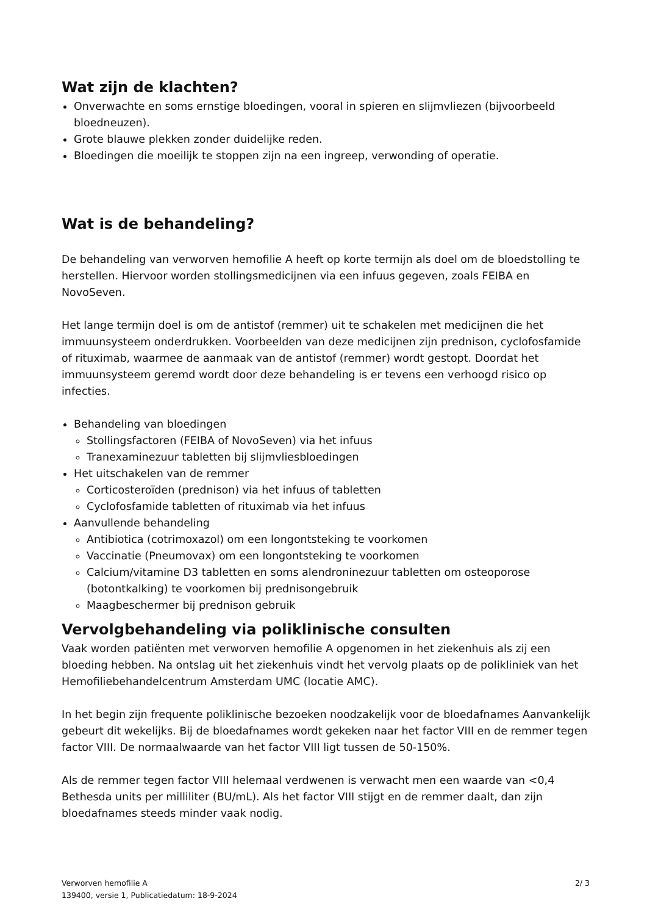Wat zijn de klachten?
Onverwachte en soms ernstige bloedingen, vooral in spieren en slijmvliezen (bijvoorbeeld bloedneuzen).
Grote blauwe plekken zonder duidelijke reden.
Bloedingen die moeilijk te stoppen zijn na een ingreep, verwonding of operatie.
Wat is de behandeling?
De behandeling van verworven hemofilie A heeft op korte termijn als doel om de bloedstolling te herstellen. Hiervoor worden stollingsmedicijnen via een infuus gegeven, zoals FEIBA en NovoSeven.
Het lange termijn doel is om de antistof (remmer) uit te schakelen met medicijnen die het immuunsysteem onderdrukken. Voorbeelden van deze medicijnen zijn prednison, cyclofosfamide of rituximab, waarmee de aanmaak van de antistof (remmer) wordt gestopt. Doordat het immuunsysteem geremd wordt door deze behandeling is er tevens een verhoogd risico op infecties.
Behandeling van bloedingen
Stollingsfactoren (FEIBA of NovoSeven) via het infuus
Tranexaminezuur tabletten bij slijmvliesbloedingen
Het uitschakelen van de remmer
Corticosteroïden (prednison) via het infuus of tabletten
Cyclofosfamide tabletten of rituximab via het infuus
Aanvullende behandeling
Antibiotica (cotrimoxazol) om een longontsteking te voorkomen
Vaccinatie (Pneumovax) om een longontsteking te voorkomen
Calcium/vitamine D3 tabletten en soms alendroninezuur tabletten om osteoporose (botontkalking) te voorkomen bij prednisongebruik
Maagbeschermer bij prednison gebruik
Vervolgbehandeling via poliklinische consulten
Vaak worden patiënten met verworven hemofilie A opgenomen in het ziekenhuis als zij een bloeding hebben. Na ontslag uit het ziekenhuis vindt het vervolg plaats op de polikliniek van het Hemofiliebehandelcentrum Amsterdam UMC (locatie AMC).
In het begin zijn frequente poliklinische bezoeken noodzakelijk voor de bloedafnames Aanvankelijk gebeurt dit wekelijks. Bij de bloedafnames wordt gekeken naar het factor VIII en de remmer tegen factor VIII. De normaalwaarde van het factor VIII ligt tussen de 50-150%.
Als de remmer tegen factor VIII helemaal verdwenen is verwacht men een waarde van <0,4 Bethesda units per milliliter (BU/mL). Als het factor VIII stijgt en de remmer daalt, dan zijn bloedafnames steeds minder vaak nodig.
Verworven hemofilie A
139400, versie 1, Publicatiedatum: 18-9-2024
2/ 3